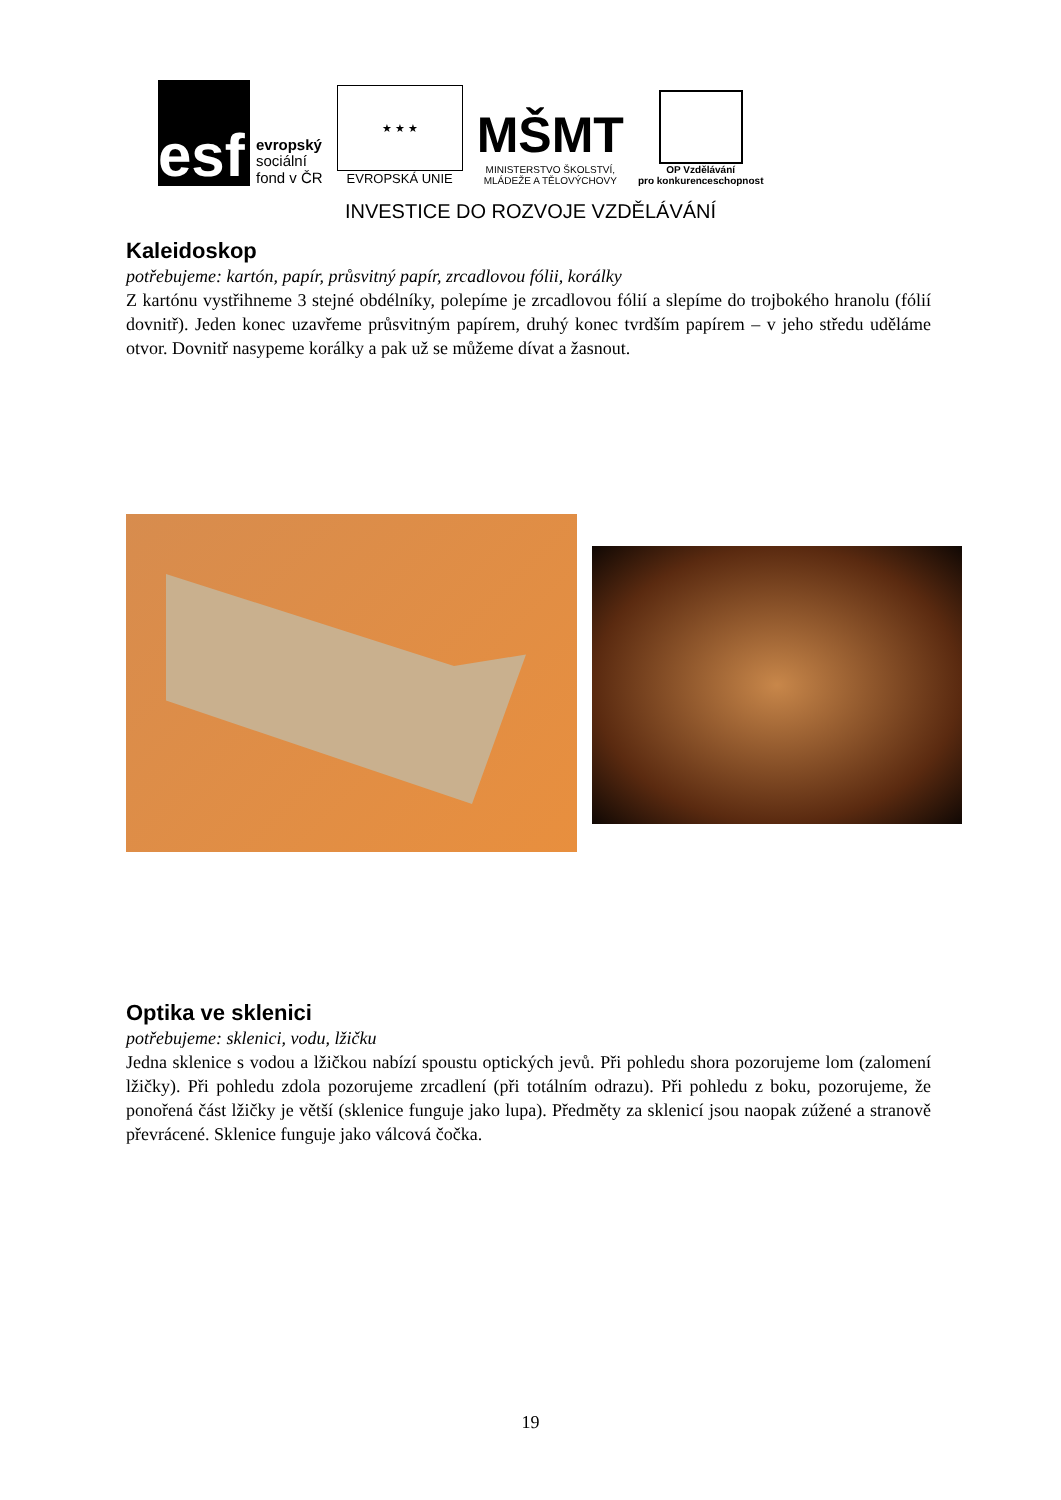esf
evropský
sociální
fond v ČR
★ ★ ★
EVROPSKÁ UNIE
MŠMT
MINISTERSTVO ŠKOLSTVÍ,
MLÁDEŽE A TĚLOVÝCHOVY
OP Vzdělávání
pro konkurenceschopnost
INVESTICE DO ROZVOJE VZDĚLÁVÁNÍ
Kaleidoskop
potřebujeme: kartón, papír, průsvitný papír, zrcadlovou fólii, korálky
Z kartónu vystřihneme 3 stejné obdélníky, polepíme je zrcadlovou fólií a slepíme do trojbokého hranolu (fólií dovnitř). Jeden konec uzavřeme průsvitným papírem, druhý konec tvrdším papírem – v jeho středu uděláme otvor. Dovnitř nasypeme korálky a pak už se můžeme dívat a žasnout.
Optika ve sklenici
potřebujeme: sklenici, vodu, lžičku
Jedna sklenice s vodou a lžičkou nabízí spoustu optických jevů. Při pohledu shora pozorujeme lom (zalomení lžičky). Při pohledu zdola pozorujeme zrcadlení (při totálním odrazu). Při pohledu z boku, pozorujeme, že ponořená část lžičky je větší (sklenice funguje jako lupa). Předměty za sklenicí jsou naopak zúžené a stranově převrácené. Sklenice funguje jako válcová čočka.
19